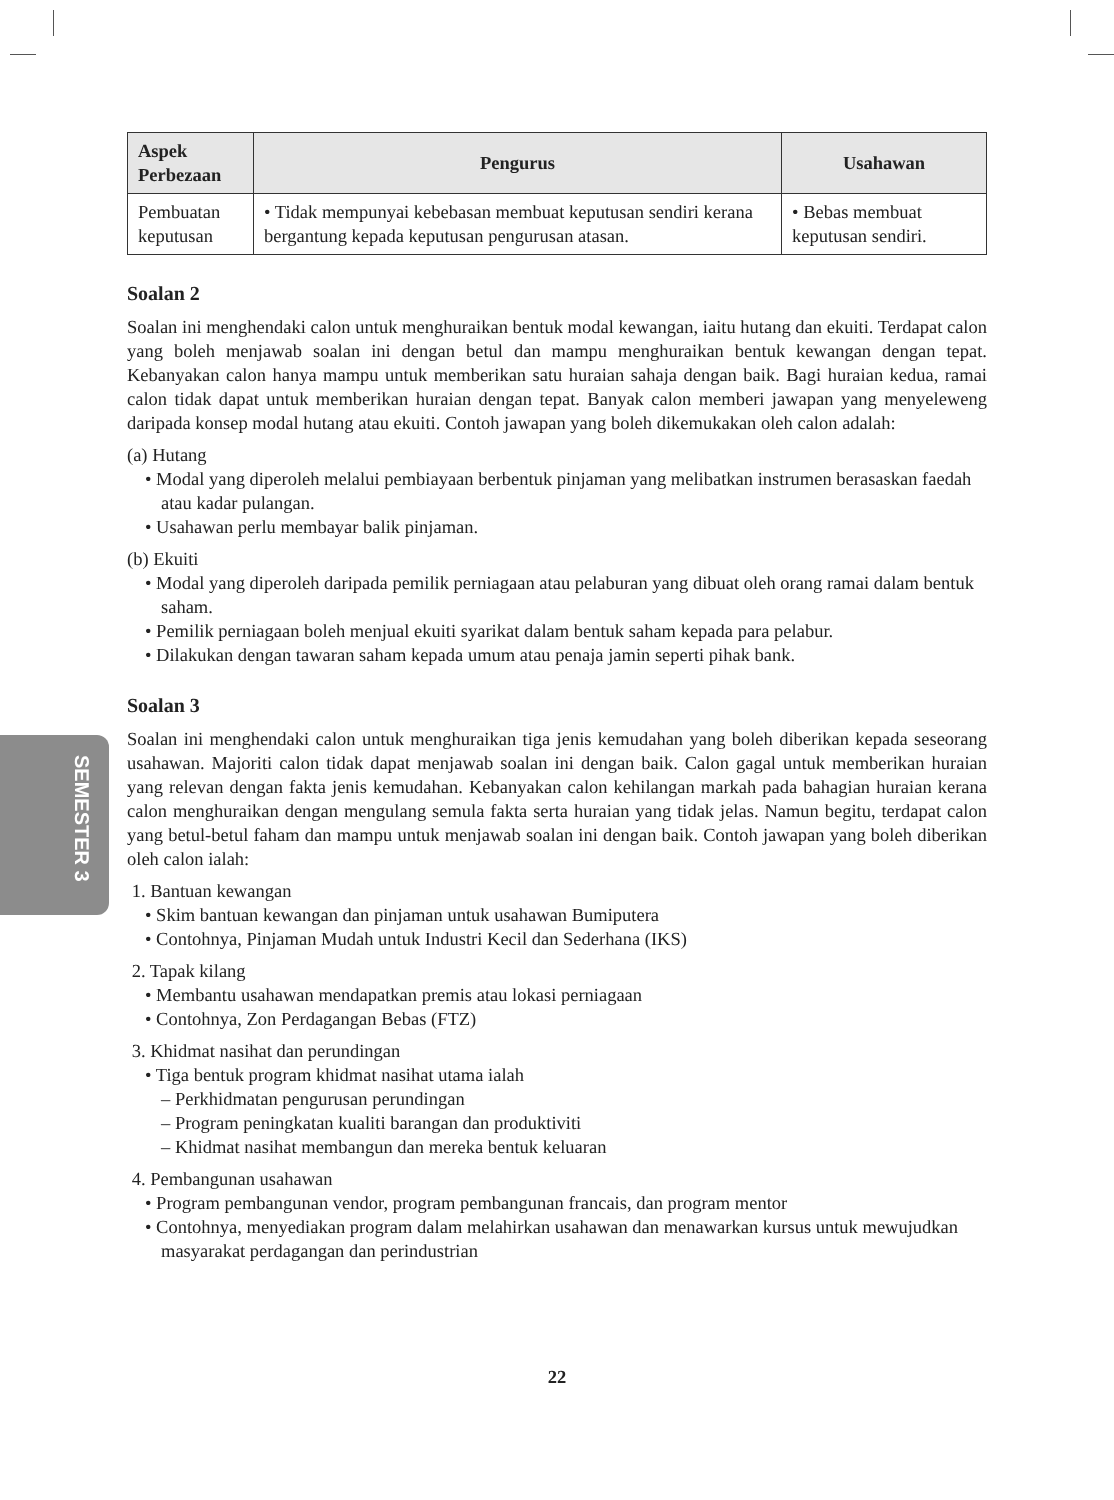| Aspek Perbezaan | Pengurus | Usahawan |
| --- | --- | --- |
| Pembuatan keputusan | • Tidak mempunyai kebebasan membuat keputusan sendiri kerana bergantung kepada keputusan pengurusan atasan. | • Bebas membuat keputusan sendiri. |
Soalan 2
Soalan ini menghendaki calon untuk menghuraikan bentuk modal kewangan, iaitu hutang dan ekuiti. Terdapat calon yang boleh menjawab soalan ini dengan betul dan mampu menghuraikan bentuk kewangan dengan tepat. Kebanyakan calon hanya mampu untuk memberikan satu huraian sahaja dengan baik. Bagi huraian kedua, ramai calon tidak dapat untuk memberikan huraian dengan tepat. Banyak calon memberi jawapan yang menyeleweng daripada konsep modal hutang atau ekuiti. Contoh jawapan yang boleh dikemukakan oleh calon adalah:
(a) Hutang
• Modal yang diperoleh melalui pembiayaan berbentuk pinjaman yang melibatkan instrumen berasaskan faedah atau kadar pulangan.
• Usahawan perlu membayar balik pinjaman.
(b) Ekuiti
• Modal yang diperoleh daripada pemilik perniagaan atau pelaburan yang dibuat oleh orang ramai dalam bentuk saham.
• Pemilik perniagaan boleh menjual ekuiti syarikat dalam bentuk saham kepada para pelabur.
• Dilakukan dengan tawaran saham kepada umum atau penaja jamin seperti pihak bank.
Soalan 3
Soalan ini menghendaki calon untuk menghuraikan tiga jenis kemudahan yang boleh diberikan kepada seseorang usahawan. Majoriti calon tidak dapat menjawab soalan ini dengan baik. Calon gagal untuk memberikan huraian yang relevan dengan fakta jenis kemudahan. Kebanyakan calon kehilangan markah pada bahagian huraian kerana calon menghuraikan dengan mengulang semula fakta serta huraian yang tidak jelas. Namun begitu, terdapat calon yang betul-betul faham dan mampu untuk menjawab soalan ini dengan baik. Contoh jawapan yang boleh diberikan oleh calon ialah:
1. Bantuan kewangan
• Skim bantuan kewangan dan pinjaman untuk usahawan Bumiputera
• Contohnya, Pinjaman Mudah untuk Industri Kecil dan Sederhana (IKS)
2. Tapak kilang
• Membantu usahawan mendapatkan premis atau lokasi perniagaan
• Contohnya, Zon Perdagangan Bebas (FTZ)
3. Khidmat nasihat dan perundingan
• Tiga bentuk program khidmat nasihat utama ialah
– Perkhidmatan pengurusan perundingan
– Program peningkatan kualiti barangan dan produktiviti
– Khidmat nasihat membangun dan mereka bentuk keluaran
4. Pembangunan usahawan
• Program pembangunan vendor, program pembangunan francais, dan program mentor
• Contohnya, menyediakan program dalam melahirkan usahawan dan menawarkan kursus untuk mewujudkan masyarakat perdagangan dan perindustrian
SEMESTER 3
22